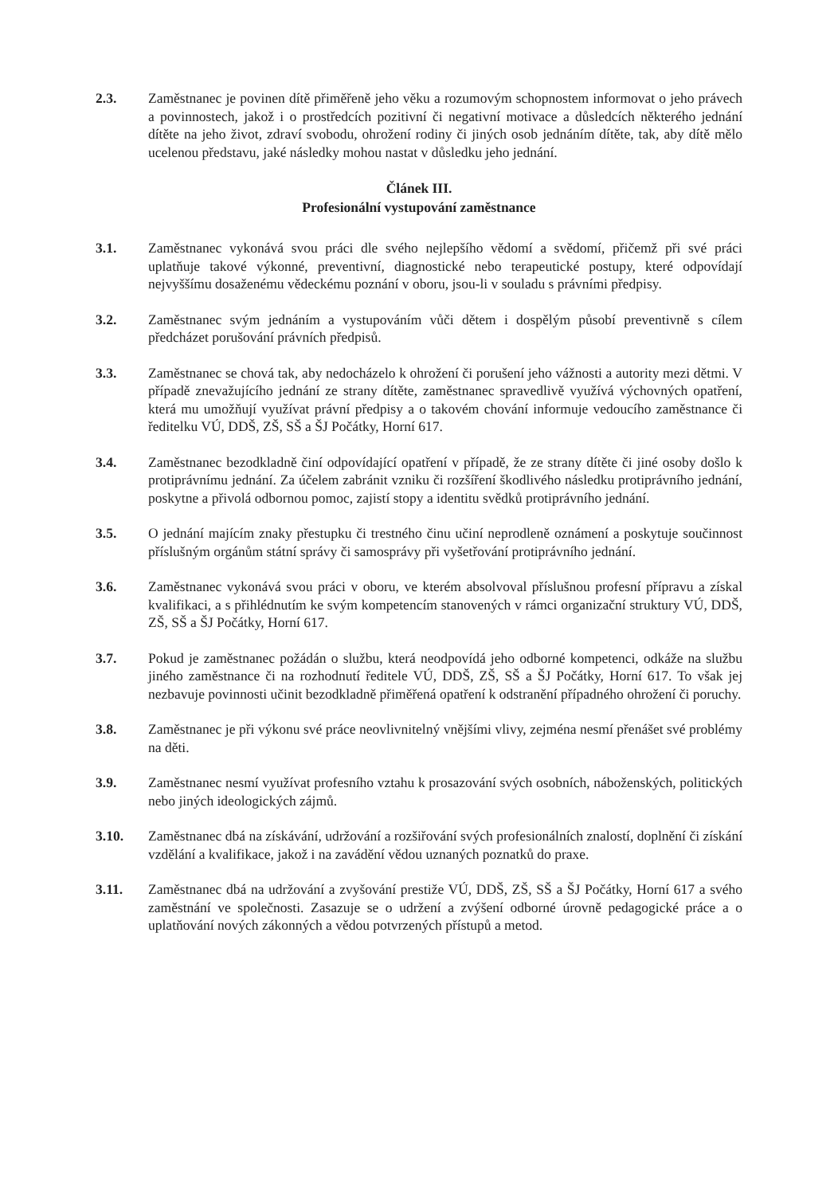2.3. Zaměstnanec je povinen dítě přiměřeně jeho věku a rozumovým schopnostem informovat o jeho právech a povinnostech, jakož i o prostředcích pozitivní či negativní motivace a důsledcích některého jednání dítěte na jeho život, zdraví svobodu, ohrožení rodiny či jiných osob jednáním dítěte, tak, aby dítě mělo ucelenou představu, jaké následky mohou nastat v důsledku jeho jednání.
Článek III.
Profesionální vystupování zaměstnance
3.1. Zaměstnanec vykonává svou práci dle svého nejlepšího vědomí a svědomí, přičemž při své práci uplatňuje takové výkonné, preventivní, diagnostické nebo terapeutické postupy, které odpovídají nejvyššímu dosaženému vědeckému poznání v oboru, jsou-li v souladu s právními předpisy.
3.2. Zaměstnanec svým jednáním a vystupováním vůči dětem i dospělým působí preventivně s cílem předcházet porušování právních předpisů.
3.3. Zaměstnanec se chová tak, aby nedocházelo k ohrožení či porušení jeho vážnosti a autority mezi dětmi. V případě znevažujícího jednání ze strany dítěte, zaměstnanec spravedlivě využívá výchovných opatření, která mu umožňují využívat právní předpisy a o takovém chování informuje vedoucího zaměstnance či ředitelku VÚ, DDŠ, ZŠ, SŠ a ŠJ Počátky, Horní 617.
3.4. Zaměstnanec bezodkladně činí odpovídající opatření v případě, že ze strany dítěte či jiné osoby došlo k protiprávnímu jednání. Za účelem zabránit vzniku či rozšíření škodlivého následku protiprávního jednání, poskytne a přivolá odbornou pomoc, zajistí stopy a identitu svědků protiprávního jednání.
3.5. O jednání majícím znaky přestupku či trestného činu učiní neprodleně oznámení a poskytuje součinnost příslušným orgánům státní správy či samosprávy při vyšetřování protiprávního jednání.
3.6. Zaměstnanec vykonává svou práci v oboru, ve kterém absolvoval příslušnou profesní přípravu a získal kvalifikaci, a s přihlédnutím ke svým kompetencím stanovených v rámci organizační struktury VÚ, DDŠ, ZŠ, SŠ a ŠJ Počátky, Horní 617.
3.7. Pokud je zaměstnanec požádán o službu, která neodpovídá jeho odborné kompetenci, odkáže na službu jiného zaměstnance či na rozhodnutí ředitele VÚ, DDŠ, ZŠ, SŠ a ŠJ Počátky, Horní 617. To však jej nezbavuje povinnosti učinit bezodkladně přiměřená opatření k odstranění případného ohrožení či poruchy.
3.8. Zaměstnanec je při výkonu své práce neovlivnitelný vnějšími vlivy, zejména nesmí přenášet své problémy na děti.
3.9. Zaměstnanec nesmí využívat profesního vztahu k prosazování svých osobních, náboženských, politických nebo jiných ideologických zájmů.
3.10. Zaměstnanec dbá na získávání, udržování a rozšiřování svých profesionálních znalostí, doplnění či získání vzdělání a kvalifikace, jakož i na zavádění vědou uznaných poznatků do praxe.
3.11. Zaměstnanec dbá na udržování a zvyšování prestiže VÚ, DDŠ, ZŠ, SŠ a ŠJ Počátky, Horní 617 a svého zaměstnání ve společnosti. Zasazuje se o udržení a zvýšení odborné úrovně pedagogické práce a o uplatňování nových zákonných a vědou potvrzených přístupů a metod.